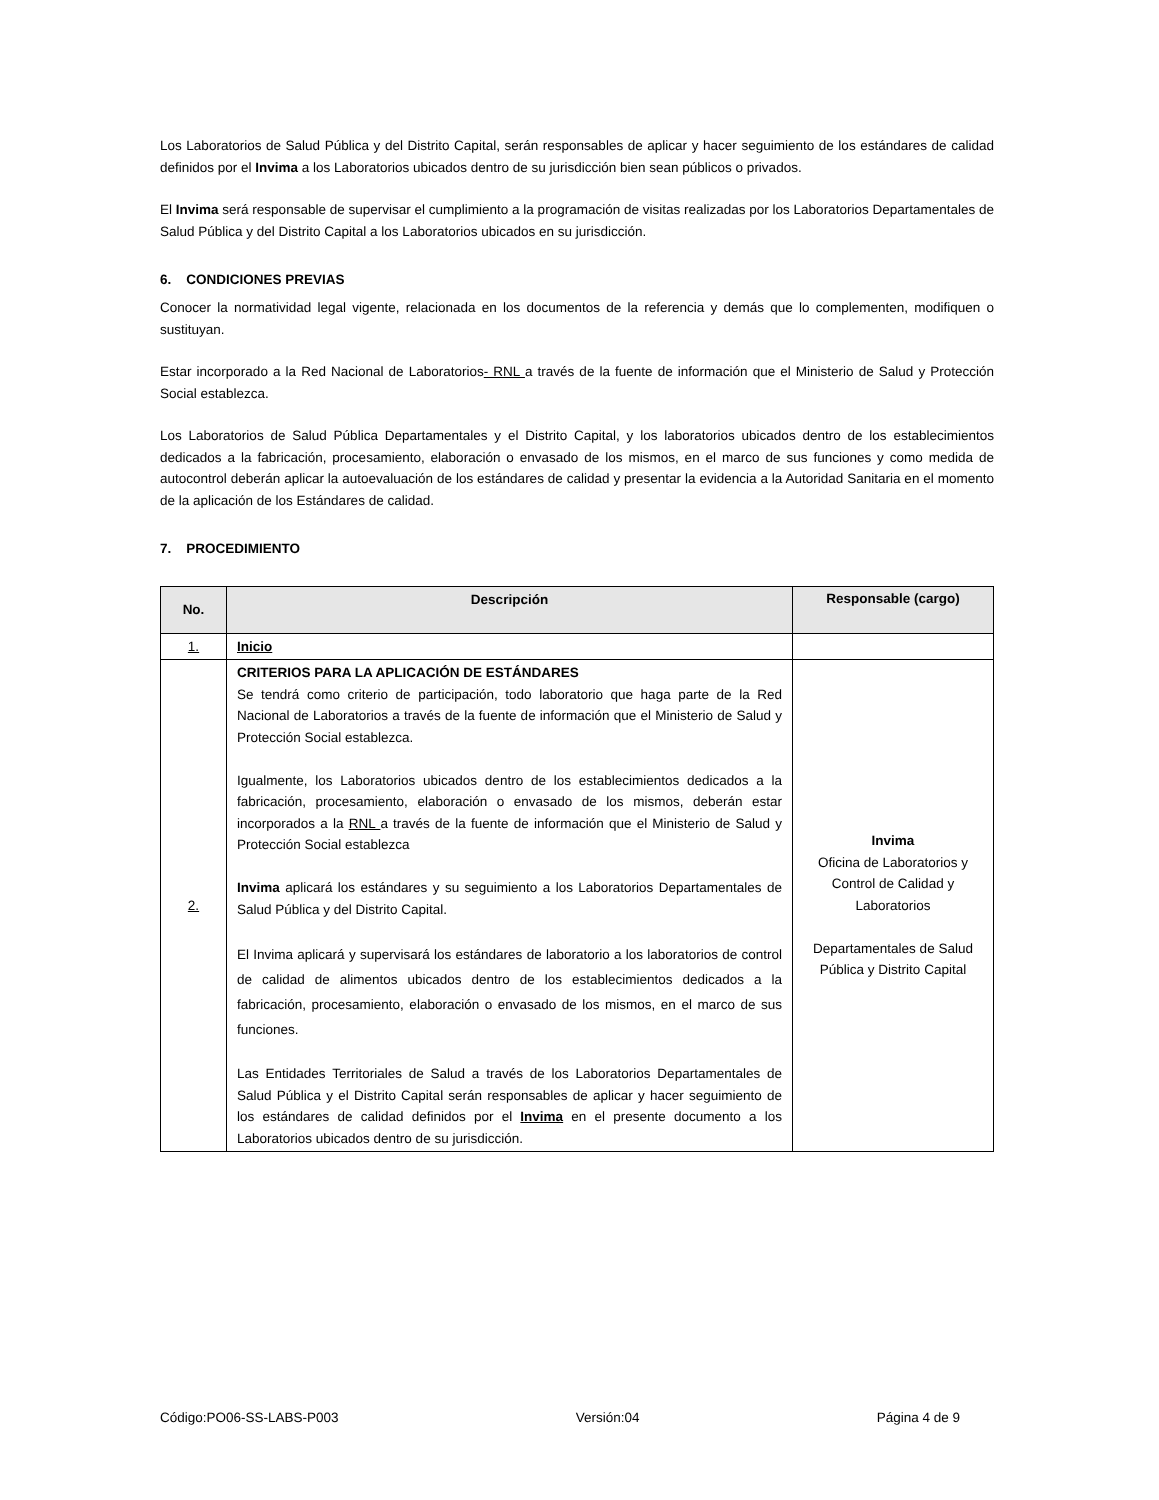Los Laboratorios de Salud Pública y del Distrito Capital, serán responsables de aplicar y hacer seguimiento de los estándares de calidad definidos por el Invima a los Laboratorios ubicados dentro de su jurisdicción bien sean públicos o privados.
El Invima será responsable de supervisar el cumplimiento a la programación de visitas realizadas por los Laboratorios Departamentales de Salud Pública y del Distrito Capital a los Laboratorios ubicados en su jurisdicción.
6. CONDICIONES PREVIAS
Conocer la normatividad legal vigente, relacionada en los documentos de la referencia y demás que lo complementen, modifiquen o sustituyan.
Estar incorporado a la Red Nacional de Laboratorios- RNL a través de la fuente de información que el Ministerio de Salud y Protección Social establezca.
Los Laboratorios de Salud Pública Departamentales y el Distrito Capital, y los laboratorios ubicados dentro de los establecimientos dedicados a la fabricación, procesamiento, elaboración o envasado de los mismos, en el marco de sus funciones y como medida de autocontrol deberán aplicar la autoevaluación de los estándares de calidad y presentar la evidencia a la Autoridad Sanitaria en el momento de la aplicación de los Estándares de calidad.
7. PROCEDIMIENTO
| No. | Descripción | Responsable (cargo) |
| --- | --- | --- |
| 1. | Inicio | |
| 2. | CRITERIOS PARA LA APLICACIÓN DE ESTÁNDARES Se tendrá como criterio de participación, todo laboratorio que haga parte de la Red Nacional de Laboratorios a través de la fuente de información que el Ministerio de Salud y Protección Social establezca. Igualmente, los Laboratorios ubicados dentro de los establecimientos dedicados a la fabricación, procesamiento, elaboración o envasado de los mismos, deberán estar incorporados a la RNL a través de la fuente de información que el Ministerio de Salud y Protección Social establezca Invima aplicará los estándares y su seguimiento a los Laboratorios Departamentales de Salud Pública y del Distrito Capital. El Invima aplicará y supervisará los estándares de laboratorio a los laboratorios de control de calidad de alimentos ubicados dentro de los establecimientos dedicados a la fabricación, procesamiento, elaboración o envasado de los mismos, en el marco de sus funciones. Las Entidades Territoriales de Salud a través de los Laboratorios Departamentales de Salud Pública y el Distrito Capital serán responsables de aplicar y hacer seguimiento de los estándares de calidad definidos por el Invima en el presente documento a los Laboratorios ubicados dentro de su jurisdicción. | Invima Oficina de Laboratorios y Control de Calidad y Laboratorios Departamentales de Salud Pública y Distrito Capital |
Código:PO06-SS-LABS-P003 Versión:04 Página 4 de 9